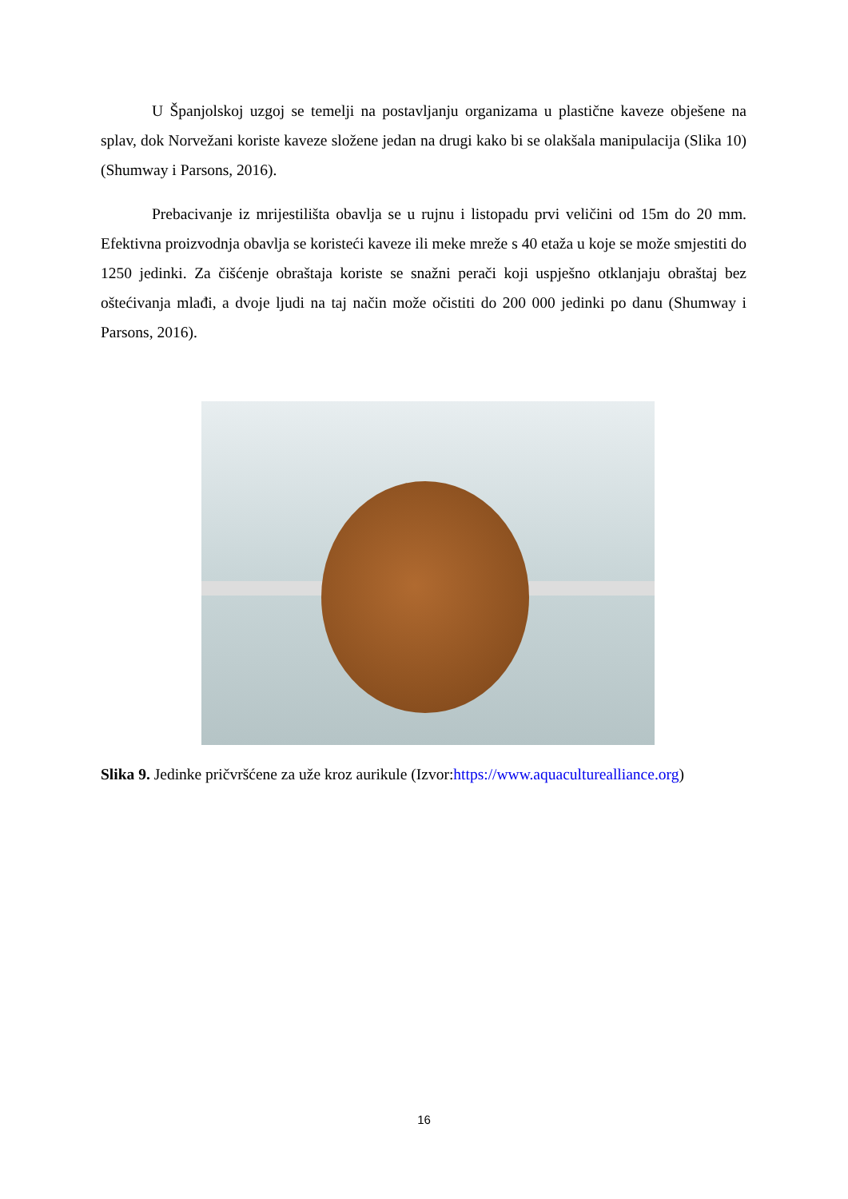U Španjolskoj uzgoj se temelji na postavljanju organizama u plastične kaveze obješene na splav, dok Norvežani koriste kaveze složene jedan na drugi kako bi se olakšala manipulacija (Slika 10) (Shumway i Parsons, 2016).
Prebacivanje iz mrijestilišta obavlja se u rujnu i listopadu prvi veličini od 15m do 20 mm. Efektivna proizvodnja obavlja se koristeći kaveze ili meke mreže s 40 etaža u koje se može smjestiti do 1250 jedinki. Za čišćenje obraštaja koriste se snažni perači koji uspješno otklanjaju obraštaj bez oštećivanja mlađi, a dvoje ljudi na taj način može očistiti do 200 000 jedinki po danu (Shumway i Parsons, 2016).
Slika 9. Jedinke pričvršćene za uže kroz aurikule (Izvor:https://www.aquaculturealliance.org)
16